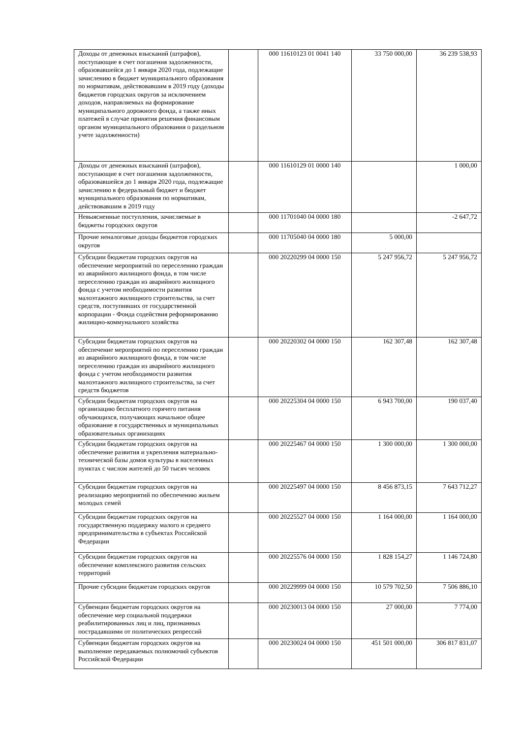| Доходы от денежных взысканий (штрафов), поступающие в счет погашения задолженности, образовавшейся до 1 января 2020 года, подлежащие зачислению в бюджет муниципального образования по нормативам, действовавшим в 2019 году (доходы бюджетов городских округов за исключением доходов, направляемых на формирование муниципального дорожного фонда, а также иных платежей в случае принятия решения финансовым органом муниципального образования о раздельном учете задолженности) | | 000 11610123 01 0041 140 | 33 750 000,00 | 36 239 538,93 |
| Доходы от денежных взысканий (штрафов), поступающие в счет погашения задолженности, образовавшейся до 1 января 2020 года, подлежащие зачислению в федеральный бюджет и бюджет муниципального образования по нормативам, действовавшим в 2019 году | | 000 11610129 01 0000 140 | | 1 000,00 |
| Невыясненные поступления, зачисляемые в бюджеты городских округов | | 000 11701040 04 0000 180 | | -2 647,72 |
| Прочие неналоговые доходы бюджетов городских округов | | 000 11705040 04 0000 180 | 5 000,00 | |
| Субсидии бюджетам городских округов на обеспечение мероприятий по переселению граждан из аварийного жилищного фонда, в том числе переселению граждан из аварийного жилищного фонда с учетом необходимости развития малоэтажного жилищного строительства, за счет средств, поступивших от государственной корпорации - Фонда содействия реформированию жилищно-коммунального хозяйства | | 000 20220299 04 0000 150 | 5 247 956,72 | 5 247 956,72 |
| Субсидии бюджетам городских округов на обеспечение мероприятий по переселению граждан из аварийного жилищного фонда, в том числе переселению граждан из аварийного жилищного фонда с учетом необходимости развития малоэтажного жилищного строительства, за счет средств бюджетов | | 000 20220302 04 0000 150 | 162 307,48 | 162 307,48 |
| Субсидии бюджетам городских округов на организацию бесплатного горячего питания обучающихся, получающих начальное общее образование в государственных и муниципальных образовательных организациях | | 000 20225304 04 0000 150 | 6 943 700,00 | 190 037,40 |
| Субсидии бюджетам городских округов на обеспечение развития и укрепления материально-технической базы домов культуры в населенных пунктах с числом жителей до 50 тысяч человек | | 000 20225467 04 0000 150 | 1 300 000,00 | 1 300 000,00 |
| Субсидии бюджетам городских округов на реализацию мероприятий по обеспечению жильем молодых семей | | 000 20225497 04 0000 150 | 8 456 873,15 | 7 643 712,27 |
| Субсидии бюджетам городских округов на государственную поддержку малого и среднего предпринимательства в субъектах Российской Федерации | | 000 20225527 04 0000 150 | 1 164 000,00 | 1 164 000,00 |
| Субсидии бюджетам городских округов на обеспечение комплексного развития сельских территорий | | 000 20225576 04 0000 150 | 1 828 154,27 | 1 146 724,80 |
| Прочие субсидии бюджетам городских округов | | 000 20229999 04 0000 150 | 10 579 702,50 | 7 506 886,10 |
| Субвенции бюджетам городских округов на обеспечение мер социальной поддержки реабилитированных лиц и лиц, признанных пострадавшими от политических репрессий | | 000 20230013 04 0000 150 | 27 000,00 | 7 774,00 |
| Субвенции бюджетам городских округов на выполнение передаваемых полномочий субъектов Российской Федерации | | 000 20230024 04 0000 150 | 451 501 000,00 | 306 817 831,07 |